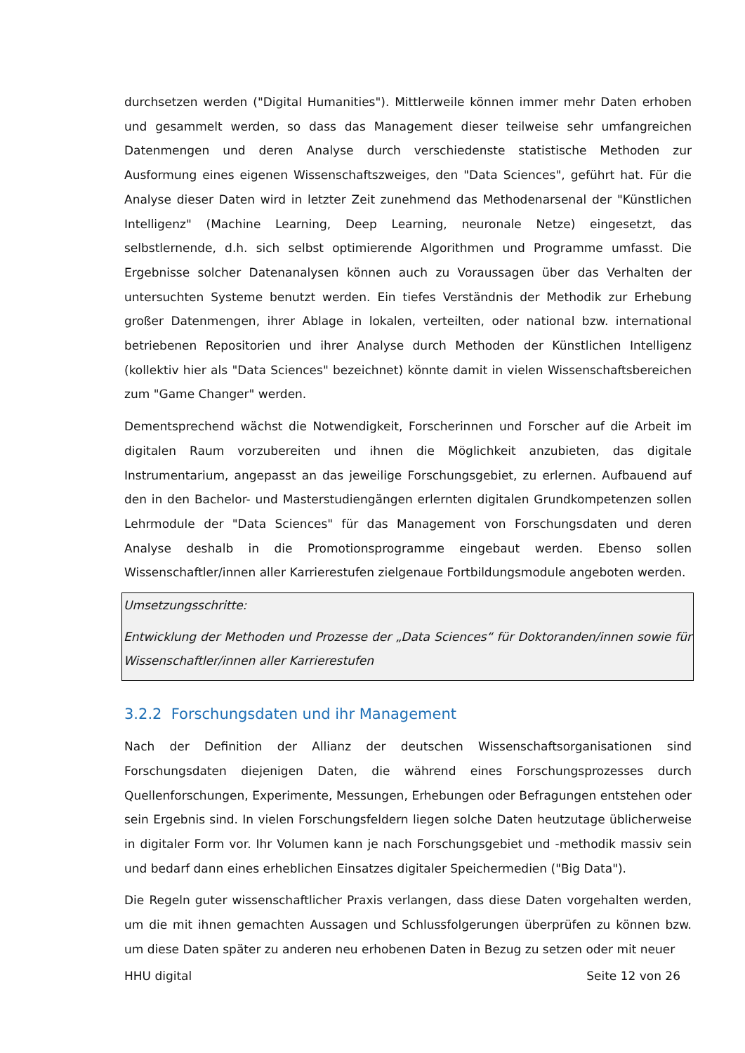durchsetzen werden ("Digital Humanities"). Mittlerweile können immer mehr Daten erhoben und gesammelt werden, so dass das Management dieser teilweise sehr umfangreichen Datenmengen und deren Analyse durch verschiedenste statistische Methoden zur Ausformung eines eigenen Wissenschaftszweiges, den "Data Sciences", geführt hat. Für die Analyse dieser Daten wird in letzter Zeit zunehmend das Methodenarsenal der "Künstlichen Intelligenz" (Machine Learning, Deep Learning, neuronale Netze) eingesetzt, das selbstlernende, d.h. sich selbst optimierende Algorithmen und Programme umfasst. Die Ergebnisse solcher Datenanalysen können auch zu Voraussagen über das Verhalten der untersuchten Systeme benutzt werden. Ein tiefes Verständnis der Methodik zur Erhebung großer Datenmengen, ihrer Ablage in lokalen, verteilten, oder national bzw. international betriebenen Repositorien und ihrer Analyse durch Methoden der Künstlichen Intelligenz (kollektiv hier als "Data Sciences" bezeichnet) könnte damit in vielen Wissenschaftsbereichen zum "Game Changer" werden.
Dementsprechend wächst die Notwendigkeit, Forscherinnen und Forscher auf die Arbeit im digitalen Raum vorzubereiten und ihnen die Möglichkeit anzubieten, das digitale Instrumentarium, angepasst an das jeweilige Forschungsgebiet, zu erlernen. Aufbauend auf den in den Bachelor- und Masterstudiengängen erlernten digitalen Grundkompetenzen sollen Lehrmodule der "Data Sciences" für das Management von Forschungsdaten und deren Analyse deshalb in die Promotionsprogramme eingebaut werden. Ebenso sollen Wissenschaftler/innen aller Karrierestufen zielgenaue Fortbildungsmodule angeboten werden.
Umsetzungsschritte:
Entwicklung der Methoden und Prozesse der „Data Sciences“ für Doktoranden/innen sowie für Wissenschaftler/innen aller Karrierestufen
3.2.2 Forschungsdaten und ihr Management
Nach der Definition der Allianz der deutschen Wissenschaftsorganisationen sind Forschungsdaten diejenigen Daten, die während eines Forschungsprozesses durch Quellenforschungen, Experimente, Messungen, Erhebungen oder Befragungen entstehen oder sein Ergebnis sind. In vielen Forschungsfeldern liegen solche Daten heutzutage üblicherweise in digitaler Form vor. Ihr Volumen kann je nach Forschungsgebiet und -methodik massiv sein und bedarf dann eines erheblichen Einsatzes digitaler Speichermedien ("Big Data").
Die Regeln guter wissenschaftlicher Praxis verlangen, dass diese Daten vorgehalten werden, um die mit ihnen gemachten Aussagen und Schlussfolgerungen überprüfen zu können bzw. um diese Daten später zu anderen neu erhobenen Daten in Bezug zu setzen oder mit neuer
HHU digital Seite 12 von 26